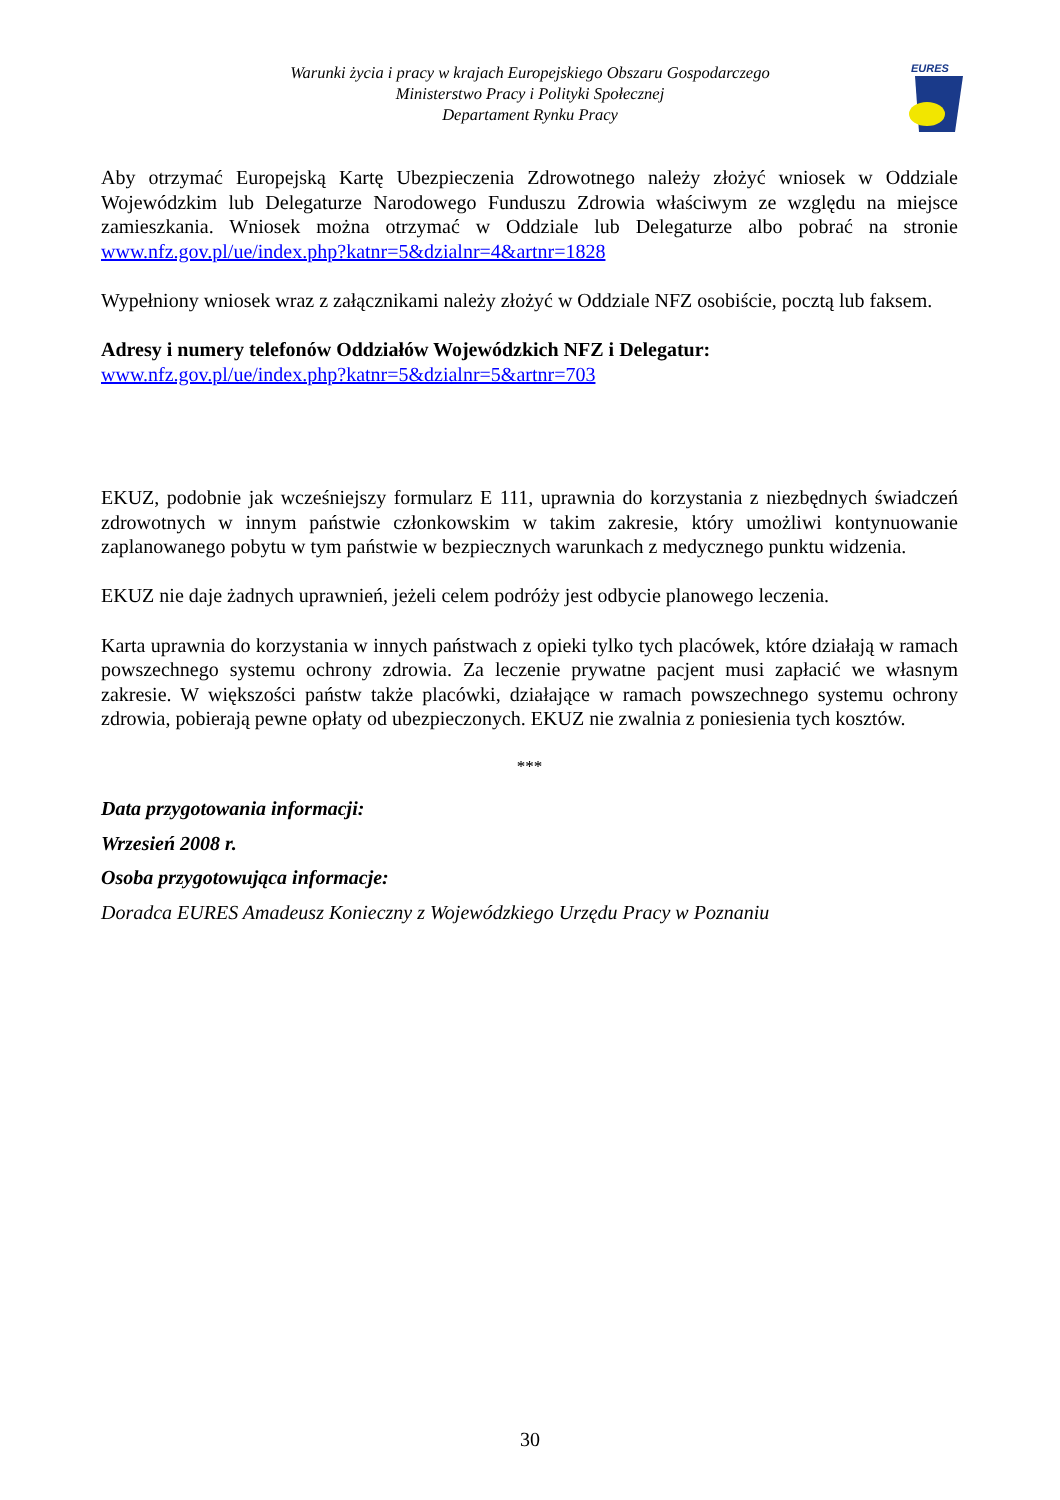Warunki życia i pracy w krajach Europejskiego Obszaru Gospodarczego
Ministerstwo Pracy i Polityki Społecznej
Departament Rynku Pracy
EURES
Aby otrzymać Europejską Kartę Ubezpieczenia Zdrowotnego należy złożyć wniosek w Oddziale Wojewódzkim lub Delegaturze Narodowego Funduszu Zdrowia właściwym ze względu na miejsce zamieszkania. Wniosek można otrzymać w Oddziale lub Delegaturze albo pobrać na stronie www.nfz.gov.pl/ue/index.php?katnr=5&dzialnr=4&artnr=1828
Wypełniony wniosek wraz z załącznikami należy złożyć w Oddziale NFZ osobiście, pocztą lub faksem.
Adresy i numery telefonów Oddziałów Wojewódzkich NFZ i Delegatur:
www.nfz.gov.pl/ue/index.php?katnr=5&dzialnr=5&artnr=703
EKUZ, podobnie jak wcześniejszy formularz E 111, uprawnia do korzystania z niezbędnych świadczeń zdrowotnych w innym państwie członkowskim w takim zakresie, który umożliwi kontynuowanie zaplanowanego pobytu w tym państwie w bezpiecznych warunkach z medycznego punktu widzenia.
EKUZ nie daje żadnych uprawnień, jeżeli celem podróży jest odbycie planowego leczenia.
Karta uprawnia do korzystania w innych państwach z opieki tylko tych placówek, które działają w ramach powszechnego systemu ochrony zdrowia. Za leczenie prywatne pacjent musi zapłacić we własnym zakresie. W większości państw także placówki, działające w ramach powszechnego systemu ochrony zdrowia, pobierają pewne opłaty od ubezpieczonych. EKUZ nie zwalnia z poniesienia tych kosztów.
***
Data przygotowania informacji:
Wrzesień 2008 r.
Osoba przygotowująca informacje:
Doradca EURES Amadeusz Konieczny z Wojewódzkiego Urzędu Pracy w Poznaniu
30